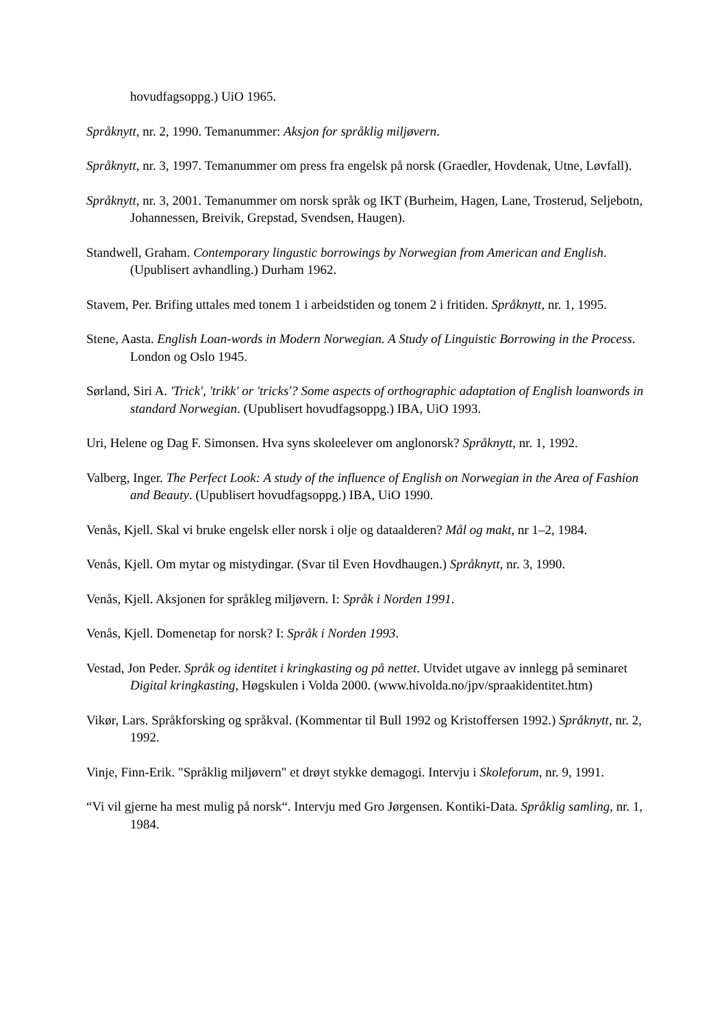hovudfagsoppg.) UiO 1965.
Språknytt, nr. 2, 1990. Temanummer: Aksjon for språklig miljøvern.
Språknytt, nr. 3, 1997. Temanummer om press fra engelsk på norsk (Graedler, Hovdenak, Utne, Løvfall).
Språknytt, nr. 3, 2001. Temanummer om norsk språk og IKT (Burheim, Hagen, Lane, Trosterud, Seljebotn, Johannessen, Breivik, Grepstad, Svendsen, Haugen).
Standwell, Graham. Contemporary lingustic borrowings by Norwegian from American and English. (Upublisert avhandling.) Durham 1962.
Stavem, Per. Brifing uttales med tonem 1 i arbeidstiden og tonem 2 i fritiden. Språknytt, nr. 1, 1995.
Stene, Aasta. English Loan-words in Modern Norwegian. A Study of Linguistic Borrowing in the Process. London og Oslo 1945.
Sørland, Siri A. 'Trick', 'trikk' or 'tricks'? Some aspects of orthographic adaptation of English loanwords in standard Norwegian. (Upublisert hovudfagsoppg.) IBA, UiO 1993.
Uri, Helene og Dag F. Simonsen. Hva syns skoleelever om anglonorsk? Språknytt, nr. 1, 1992.
Valberg, Inger. The Perfect Look: A study of the influence of English on Norwegian in the Area of Fashion and Beauty. (Upublisert hovudfagsoppg.) IBA, UiO 1990.
Venås, Kjell. Skal vi bruke engelsk eller norsk i olje og dataalderen? Mål og makt, nr 1–2, 1984.
Venås, Kjell. Om mytar og mistydingar. (Svar til Even Hovdhaugen.) Språknytt, nr. 3, 1990.
Venås, Kjell. Aksjonen for språkleg miljøvern. I: Språk i Norden 1991.
Venås, Kjell. Domenetap for norsk? I: Språk i Norden 1993.
Vestad, Jon Peder. Språk og identitet i kringkasting og på nettet. Utvidet utgave av innlegg på seminaret Digital kringkasting, Høgskulen i Volda 2000. (www.hivolda.no/jpv/spraakidentitet.htm)
Vikør, Lars. Språkforsking og språkval. (Kommentar til Bull 1992 og Kristoffersen 1992.) Språknytt, nr. 2, 1992.
Vinje, Finn-Erik. "Språklig miljøvern" et drøyt stykke demagogi. Intervju i Skoleforum, nr. 9, 1991.
“Vi vil gjerne ha mest mulig på norsk“. Intervju med Gro Jørgensen. Kontiki-Data. Språklig samling, nr. 1, 1984.